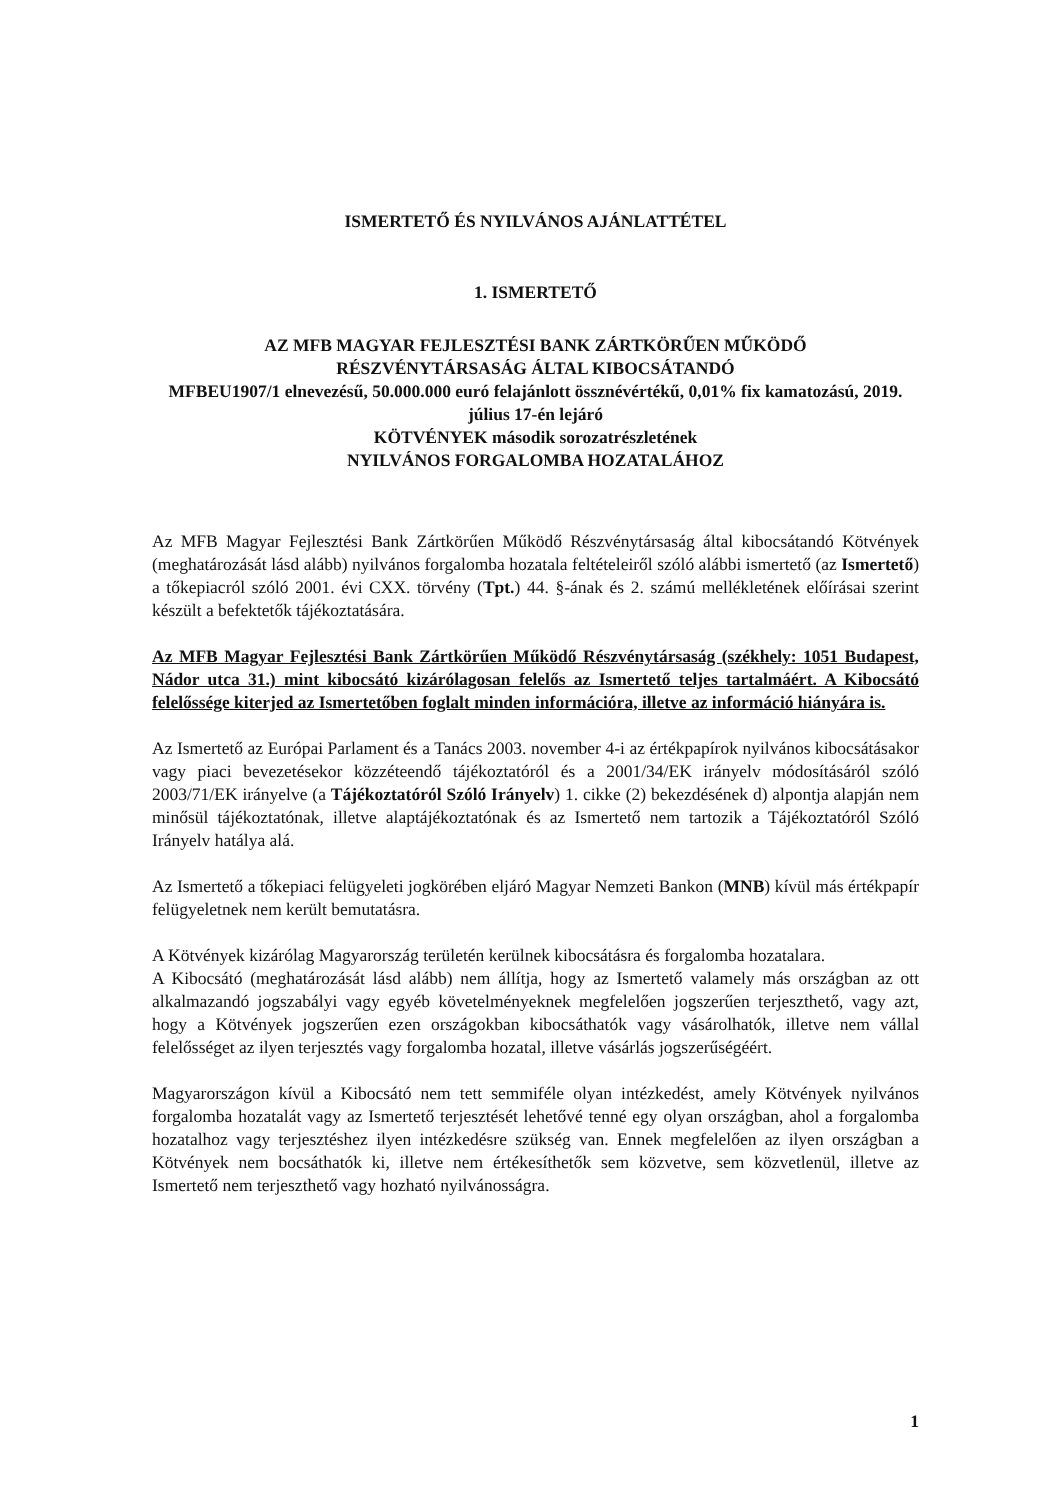ISMERTETŐ ÉS NYILVÁNOS AJÁNLATTÉTEL
1. ISMERTETŐ
AZ MFB MAGYAR FEJLESZTÉSI BANK ZÁRTKÖRŰEN MŰKÖDŐ
RÉSZVÉNYTÁRSASÁG ÁLTAL KIBOCSÁTANDÓ
MFBEU1907/1 elnevezésű, 50.000.000 euró felajánlott össznévértékű, 0,01% fix kamatozású, 2019. július 17-én lejáró
KÖTVÉNYEK második sorozatrészletének
NYILVÁNOS FORGALOMBA HOZATALÁHOZ
Az MFB Magyar Fejlesztési Bank Zártkörűen Működő Részvénytársaság által kibocsátandó Kötvények (meghatározását lásd alább) nyilvános forgalomba hozatala feltételeiről szóló alábbi ismertető (az Ismertető) a tőkepiacról szóló 2001. évi CXX. törvény (Tpt.) 44. §-ának és 2. számú mellékletének előírásai szerint készült a befektetők tájékoztatására.
Az MFB Magyar Fejlesztési Bank Zártkörűen Működő Részvénytársaság (székhely: 1051 Budapest, Nádor utca 31.) mint kibocsátó kizárólagosan felelős az Ismertető teljes tartalmáért. A Kibocsátó felelőssége kiterjed az Ismertetőben foglalt minden információra, illetve az információ hiányára is.
Az Ismertető az Európai Parlament és a Tanács 2003. november 4-i az értékpapírok nyilvános kibocsátásakor vagy piaci bevezetésekor közzéteendő tájékoztatóról és a 2001/34/EK irányelv módosításáról szóló 2003/71/EK irányelve (a Tájékoztatóról Szóló Irányelv) 1. cikke (2) bekezdésének d) alpontja alapján nem minősül tájékoztatónak, illetve alaptájékoztatónak és az Ismertető nem tartozik a Tájékoztatóról Szóló Irányelv hatálya alá.
Az Ismertető a tőkepiaci felügyeleti jogkörében eljáró Magyar Nemzeti Bankon (MNB) kívül más értékpapír felügyeletnek nem került bemutatásra.
A Kötvények kizárólag Magyarország területén kerülnek kibocsátásra és forgalomba hozatalara.
A Kibocsátó (meghatározását lásd alább) nem állítja, hogy az Ismertető valamely más országban az ott alkalmazandó jogszabályi vagy egyéb követelményeknek megfelelően jogszerűen terjeszthető, vagy azt, hogy a Kötvények jogszerűen ezen országokban kibocsáthatók vagy vásárolhatók, illetve nem vállal felelősséget az ilyen terjesztés vagy forgalomba hozatal, illetve vásárlás jogszerűségéért.
Magyarországon kívül a Kibocsátó nem tett semmiféle olyan intézkedést, amely Kötvények nyilvános forgalomba hozatalát vagy az Ismertető terjesztését lehetővé tenné egy olyan országban, ahol a forgalomba hozatalhoz vagy terjesztéshez ilyen intézkedésre szükség van. Ennek megfelelően az ilyen országban a Kötvények nem bocsáthatók ki, illetve nem értékesíthetők sem közvetve, sem közvetlenül, illetve az Ismertető nem terjeszthető vagy hozható nyilvánosságra.
1